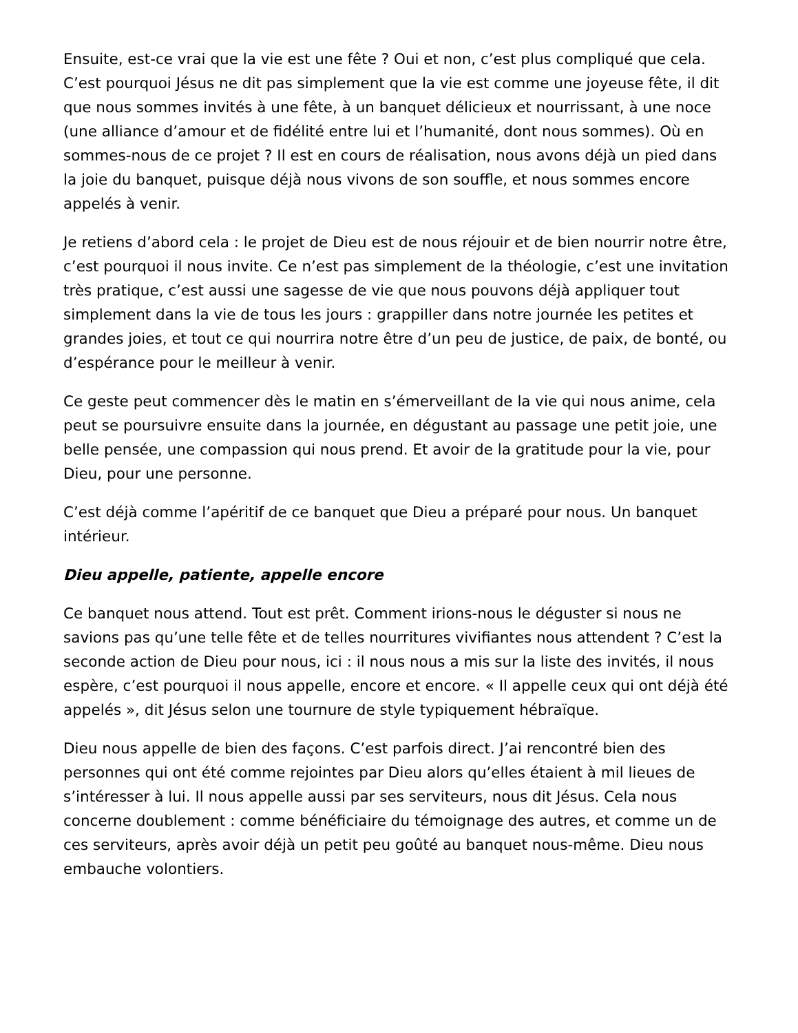Ensuite, est-ce vrai que la vie est une fête ? Oui et non, c’est plus compliqué que cela. C’est pourquoi Jésus ne dit pas simplement que la vie est comme une joyeuse fête, il dit que nous sommes invités à une fête, à un banquet délicieux et nourrissant, à une noce (une alliance d’amour et de fidélité entre lui et l’humanité, dont nous sommes). Où en sommes-nous de ce projet ? Il est en cours de réalisation, nous avons déjà un pied dans la joie du banquet, puisque déjà nous vivons de son souffle, et nous sommes encore appelés à venir.
Je retiens d’abord cela : le projet de Dieu est de nous réjouir et de bien nourrir notre être, c’est pourquoi il nous invite. Ce n’est pas simplement de la théologie, c’est une invitation très pratique, c’est aussi une sagesse de vie que nous pouvons déjà appliquer tout simplement dans la vie de tous les jours : grappiller dans notre journée les petites et grandes joies, et tout ce qui nourrira notre être d’un peu de justice, de paix, de bonté, ou d’espérance pour le meilleur à venir.
Ce geste peut commencer dès le matin en s’émerveillant de la vie qui nous anime, cela peut se poursuivre ensuite dans la journée, en dégustant au passage une petit joie, une belle pensée, une compassion qui nous prend. Et avoir de la gratitude pour la vie, pour Dieu, pour une personne.
C’est déjà comme l’apéritif de ce banquet que Dieu a préparé pour nous. Un banquet intérieur.
Dieu appelle, patiente, appelle encore
Ce banquet nous attend. Tout est prêt. Comment irions-nous le déguster si nous ne savions pas qu’une telle fête et de telles nourritures vivifiantes nous attendent ? C’est la seconde action de Dieu pour nous, ici : il nous nous a mis sur la liste des invités, il nous espère, c’est pourquoi il nous appelle, encore et encore. « Il appelle ceux qui ont déjà été appelés », dit Jésus selon une tournure de style typiquement hébraïque.
Dieu nous appelle de bien des façons. C’est parfois direct. J’ai rencontré bien des personnes qui ont été comme rejointes par Dieu alors qu’elles étaient à mil lieues de s’intéresser à lui. Il nous appelle aussi par ses serviteurs, nous dit Jésus. Cela nous concerne doublement : comme bénéficiaire du témoignage des autres, et comme un de ces serviteurs, après avoir déjà un petit peu goûté au banquet nous-même. Dieu nous embauche volontiers.